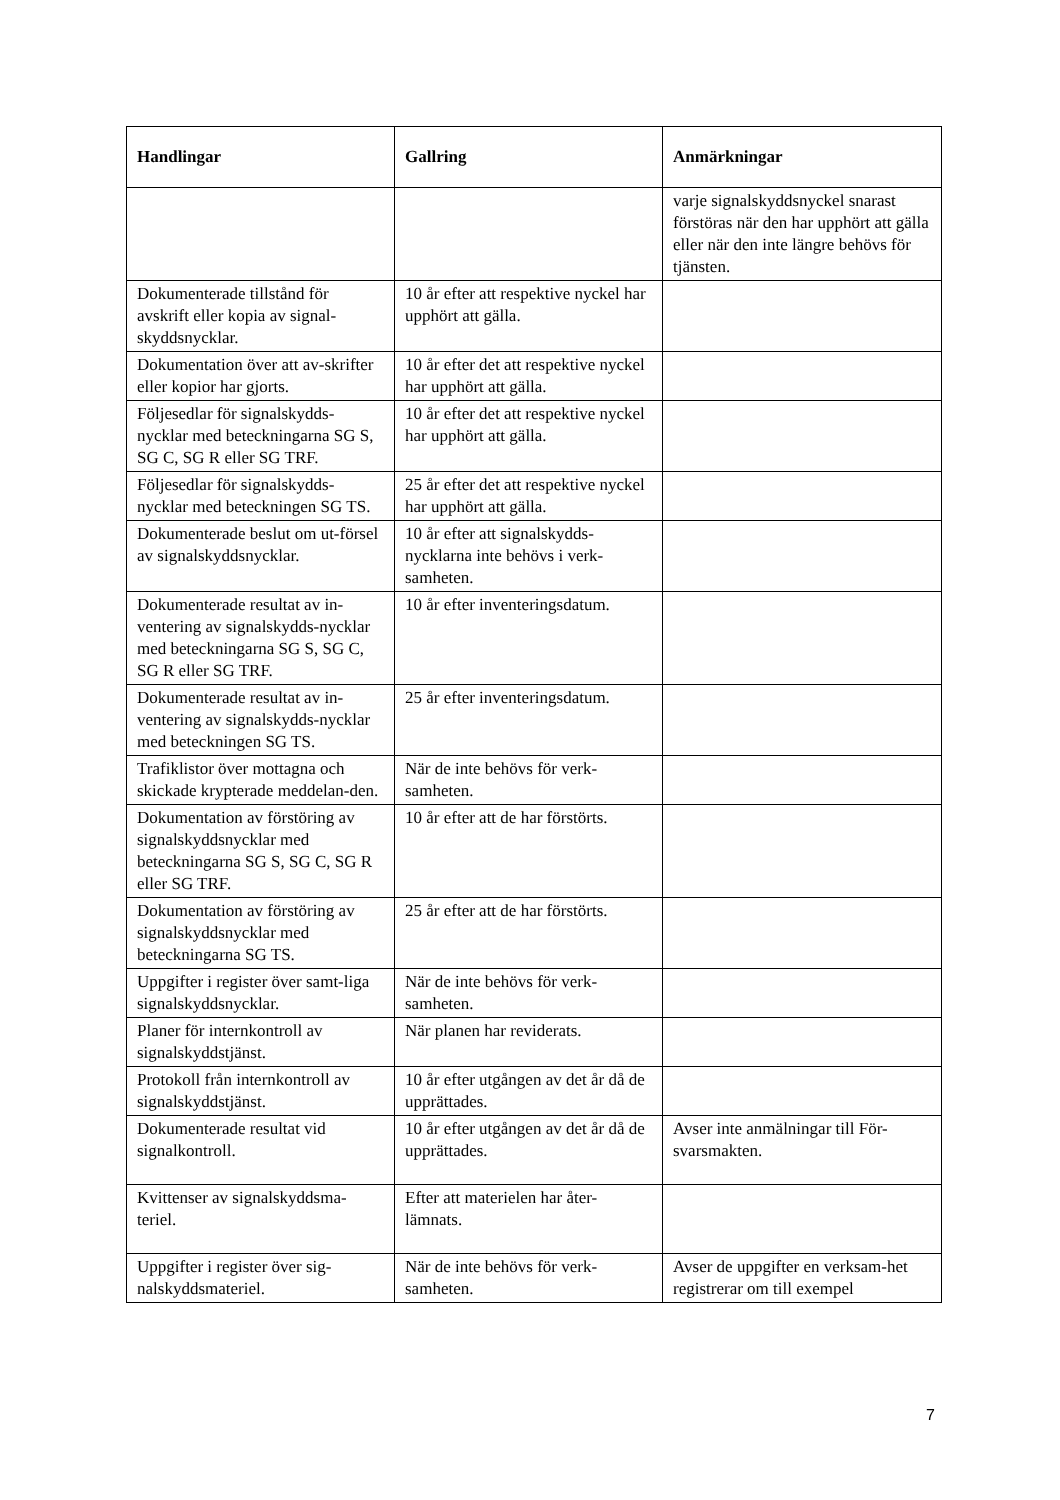| Handlingar | Gallring | Anmärkningar |
| --- | --- | --- |
| | | varje signalskyddsnyckel snarast förstöras när den har upphört att gälla eller när den inte längre behövs för tjänsten. |
| Dokumenterade tillstånd för avskrift eller kopia av signal-skyddsnycklar. | 10 år efter att respektive nyckel har upphört att gälla. | |
| Dokumentation över att av-skrifter eller kopior har gjorts. | 10 år efter det att respektive nyckel har upphört att gälla. | |
| Följesedlar för signalskydds-nycklar med beteckningarna SG S, SG C, SG R eller SG TRF. | 10 år efter det att respektive nyckel har upphört att gälla. | |
| Följesedlar för signalskydds-nycklar med beteckningen SG TS. | 25 år efter det att respektive nyckel har upphört att gälla. | |
| Dokumenterade beslut om ut-försel av signalskyddsnycklar. | 10 år efter att signalskydds-nycklarna inte behövs i verk-samheten. | |
| Dokumenterade resultat av in-ventering av signalskydds-nycklar med beteckningarna SG S, SG C, SG R eller SG TRF. | 10 år efter inventeringsdatum. | |
| Dokumenterade resultat av in-ventering av signalskydds-nycklar med beteckningen SG TS. | 25 år efter inventeringsdatum. | |
| Trafiklistor över mottagna och skickade krypterade meddelan-den. | När de inte behövs för verk-samheten. | |
| Dokumentation av förstöring av signalskyddsnycklar med beteckningarna SG S, SG C, SG R eller SG TRF. | 10 år efter att de har förstörts. | |
| Dokumentation av förstöring av signalskyddsnycklar med beteckningarna SG TS. | 25 år efter att de har förstörts. | |
| Uppgifter i register över samt-liga signalskyddsnycklar. | När de inte behövs för verk-samheten. | |
| Planer för internkontroll av signalskyddstjänst. | När planen har reviderats. | |
| Protokoll från internkontroll av signalskyddstjänst. | 10 år efter utgången av det år då de upprättades. | |
| Dokumenterade resultat vid signalkontroll. | 10 år efter utgången av det år då de upprättades. | Avser inte anmälningar till För-svarsmakten. |
| Kvittenser av signalskyddsma-teriel. | Efter att materielen har åter-lämnats. | |
| Uppgifter i register över sig-nalskyddsmateriel. | När de inte behövs för verk-samheten. | Avser de uppgifter en verksam-het registrerar om till exempel |
7